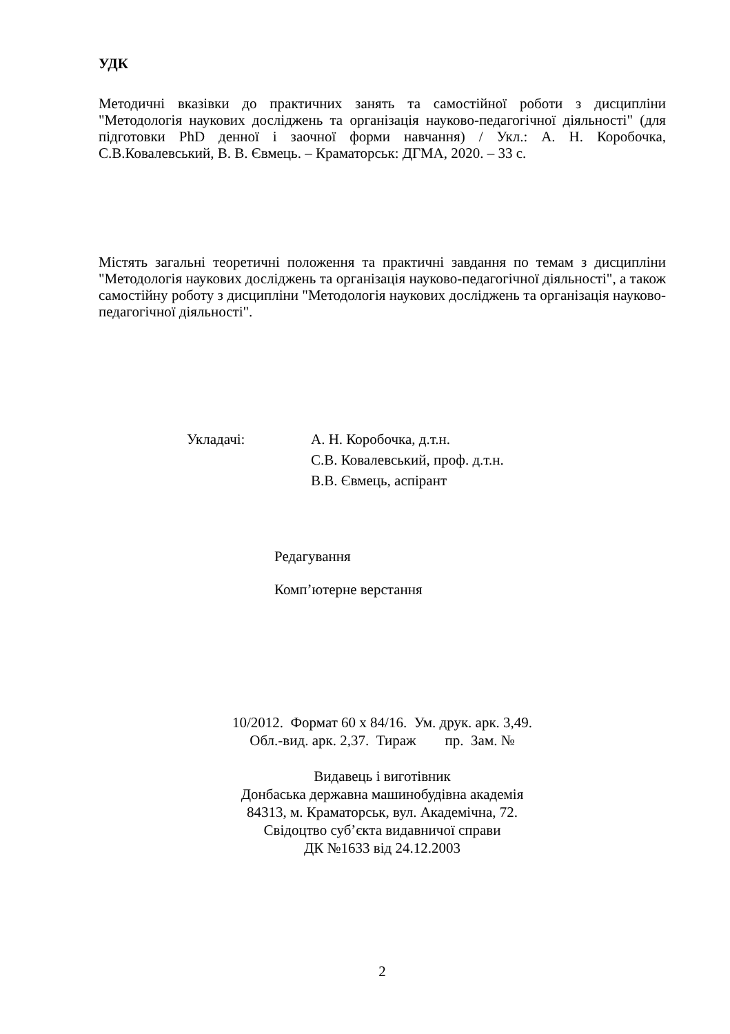УДК
Методичні вказівки до практичних занять та самостійної роботи з дисципліни "Методологія наукових досліджень та організація науково-педагогічної діяльності" (для підготовки PhD денної і заочної форми навчання) / Укл.: А. Н. Коробочка, С.В.Ковалевський, В. В. Євмець. – Краматорськ: ДГМА, 2020. – 33 с.
Містять загальні теоретичні положення та практичні завдання по темам з дисципліни "Методологія наукових досліджень та організація науково-педагогічної діяльності", а також самостійну роботу з дисципліни "Методологія наукових досліджень та організація науково-педагогічної діяльності".
Укладачі:
А. Н. Коробочка, д.т.н.
С.В. Ковалевський, проф. д.т.н.
В.В. Євмець, аспірант
Редагування
Комп’ютерне верстання
10/2012. Формат 60 х 84/16. Ум. друк. арк. 3,49.
Обл.-вид. арк. 2,37. Тираж пр. Зам. №
Видавець і виготівник
Донбаська державна машинобудівна академія
84313, м. Краматорськ, вул. Академічна, 72.
Свідоцтво суб’єкта видавничої справи
ДК №1633 від 24.12.2003
2